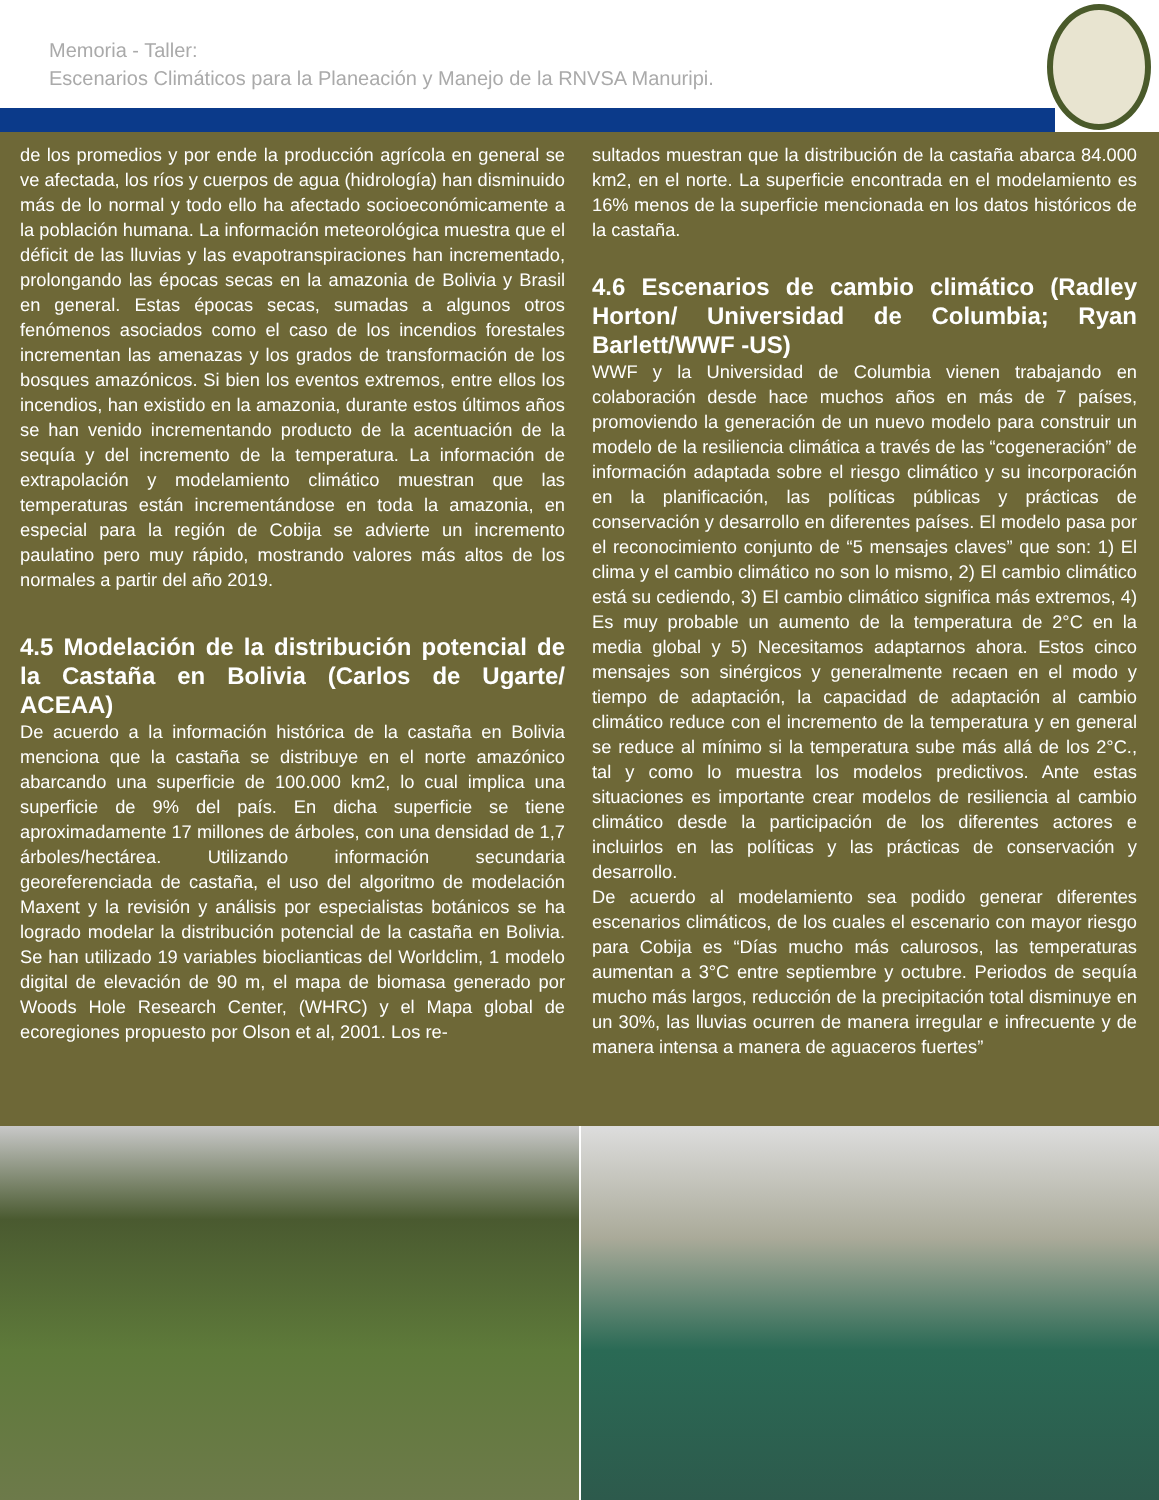Memoria - Taller:
Escenarios Climáticos para la Planeación y Manejo de la RNVSA Manuripi.
de los promedios y por ende la producción agrícola en general se ve afectada, los ríos y cuerpos de agua (hidrología) han disminuido más de lo normal y todo ello ha afectado socioeconómicamente a la población humana. La información meteorológica muestra que el déficit de las lluvias y las evapotranspiraciones han incrementado, prolongando las épocas secas en la amazonia de Bolivia y Brasil en general. Estas épocas secas, sumadas a algunos otros fenómenos asociados como el caso de los incendios forestales incrementan las amenazas y los grados de transformación de los bosques amazónicos. Si bien los eventos extremos, entre ellos los incendios, han existido en la amazonia, durante estos últimos años se han venido incrementando producto de la acentuación de la sequía y del incremento de la temperatura. La información de extrapolación y modelamiento climático muestran que las temperaturas están incrementándose en toda la amazonia, en especial para la región de Cobija se advierte un incremento paulatino pero muy rápido, mostrando valores más altos de los normales a partir del año 2019.
4.5 Modelación de la distribución potencial de la Castaña en Bolivia (Carlos de Ugarte/ ACEAA)
De acuerdo a la información histórica de la castaña en Bolivia menciona que la castaña se distribuye en el norte amazónico abarcando una superficie de 100.000 km2, lo cual implica una superficie de 9% del país. En dicha superficie se tiene aproximadamente 17 millones de árboles, con una densidad de 1,7 árboles/hectárea. Utilizando información secundaria georeferenciada de castaña, el uso del algoritmo de modelación Maxent y la revisión y análisis por especialistas botánicos se ha logrado modelar la distribución potencial de la castaña en Bolivia. Se han utilizado 19 variables bioclianticas del Worldclim, 1 modelo digital de elevación de 90 m, el mapa de biomasa generado por Woods Hole Research Center, (WHRC) y el Mapa global de ecoregiones propuesto por Olson et al, 2001. Los re-
sultados muestran que la distribución de la castaña abarca 84.000 km2, en el norte. La superficie encontrada en el modelamiento es 16% menos de la superficie mencionada en los datos históricos de la castaña.
4.6 Escenarios de cambio climático (Radley Horton/ Universidad de Columbia; Ryan Barlett/WWF -US)
WWF y la Universidad de Columbia vienen trabajando en colaboración desde hace muchos años en más de 7 países, promoviendo la generación de un nuevo modelo para construir un modelo de la resiliencia climática a través de las “cogeneración” de información adaptada sobre el riesgo climático y su incorporación en la planificación, las políticas públicas y prácticas de conservación y desarrollo en diferentes países. El modelo pasa por el reconocimiento conjunto de “5 mensajes claves” que son: 1) El clima y el cambio climático no son lo mismo, 2) El cambio climático está su cediendo, 3) El cambio climático significa más extremos, 4) Es muy probable un aumento de la temperatura de 2°C en la media global y 5) Necesitamos adaptarnos ahora. Estos cinco mensajes son sinérgicos y generalmente recaen en el modo y tiempo de adaptación, la capacidad de adaptación al cambio climático reduce con el incremento de la temperatura y en general se reduce al mínimo si la temperatura sube más allá de los 2°C., tal y como lo muestra los modelos predictivos. Ante estas situaciones es importante crear modelos de resiliencia al cambio climático desde la participación de los diferentes actores e incluirlos en las políticas y las prácticas de conservación y desarrollo.
De acuerdo al modelamiento sea podido generar diferentes escenarios climáticos, de los cuales el escenario con mayor riesgo para Cobija es “Días mucho más calurosos, las temperaturas aumentan a 3°C entre septiembre y octubre. Periodos de sequía mucho más largos, reducción de la precipitación total disminuye en un 30%, las lluvias ocurren de manera irregular e infrecuente y de manera intensa a manera de aguaceros fuertes”